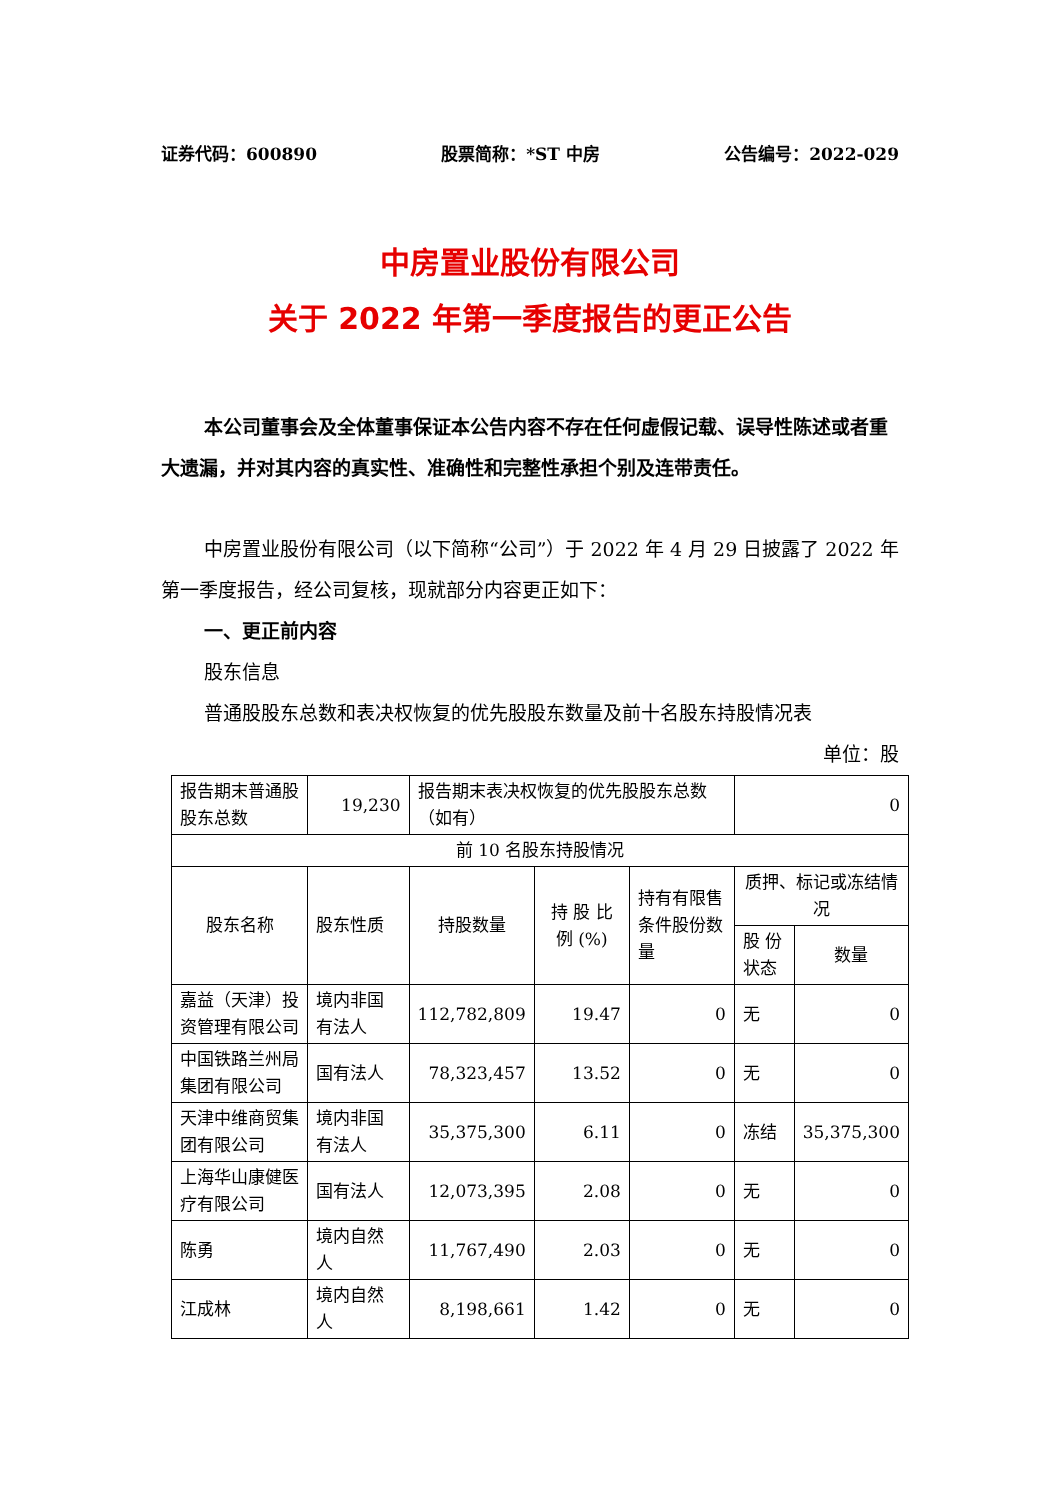证券代码：600890 股票简称：*ST 中房 公告编号：2022-029
中房置业股份有限公司
关于 2022 年第一季度报告的更正公告
本公司董事会及全体董事保证本公告内容不存在任何虚假记载、误导性陈述或者重大遗漏，并对其内容的真实性、准确性和完整性承担个别及连带责任。
中房置业股份有限公司（以下简称“公司”）于 2022 年 4 月 29 日披露了 2022 年第一季度报告，经公司复核，现就部分内容更正如下：
一、更正前内容
股东信息
普通股股东总数和表决权恢复的优先股股东数量及前十名股东持股情况表
单位：股
| 报告期末普通股股东总数 | 19,230 | 报告期末表决权恢复的优先股股东总数（如有） | | | 0 | |
| 前 10 名股东持股情况 | | | | | | |
| 股东名称 | 股东性质 | 持股数量 | 持 股 比 例 (%) | 持有有限售条件股份数量 | 质押、标记或冻结情况 | |
| | | | | | 股 份 状态 | 数量 |
| 嘉益（天津）投资管理有限公司 | 境内非国有法人 | 112,782,809 | 19.47 | 0 | 无 | 0 |
| 中国铁路兰州局集团有限公司 | 国有法人 | 78,323,457 | 13.52 | 0 | 无 | 0 |
| 天津中维商贸集团有限公司 | 境内非国有法人 | 35,375,300 | 6.11 | 0 | 冻结 | 35,375,300 |
| 上海华山康健医疗有限公司 | 国有法人 | 12,073,395 | 2.08 | 0 | 无 | 0 |
| 陈勇 | 境内自然人 | 11,767,490 | 2.03 | 0 | 无 | 0 |
| 江成林 | 境内自然人 | 8,198,661 | 1.42 | 0 | 无 | 0 |